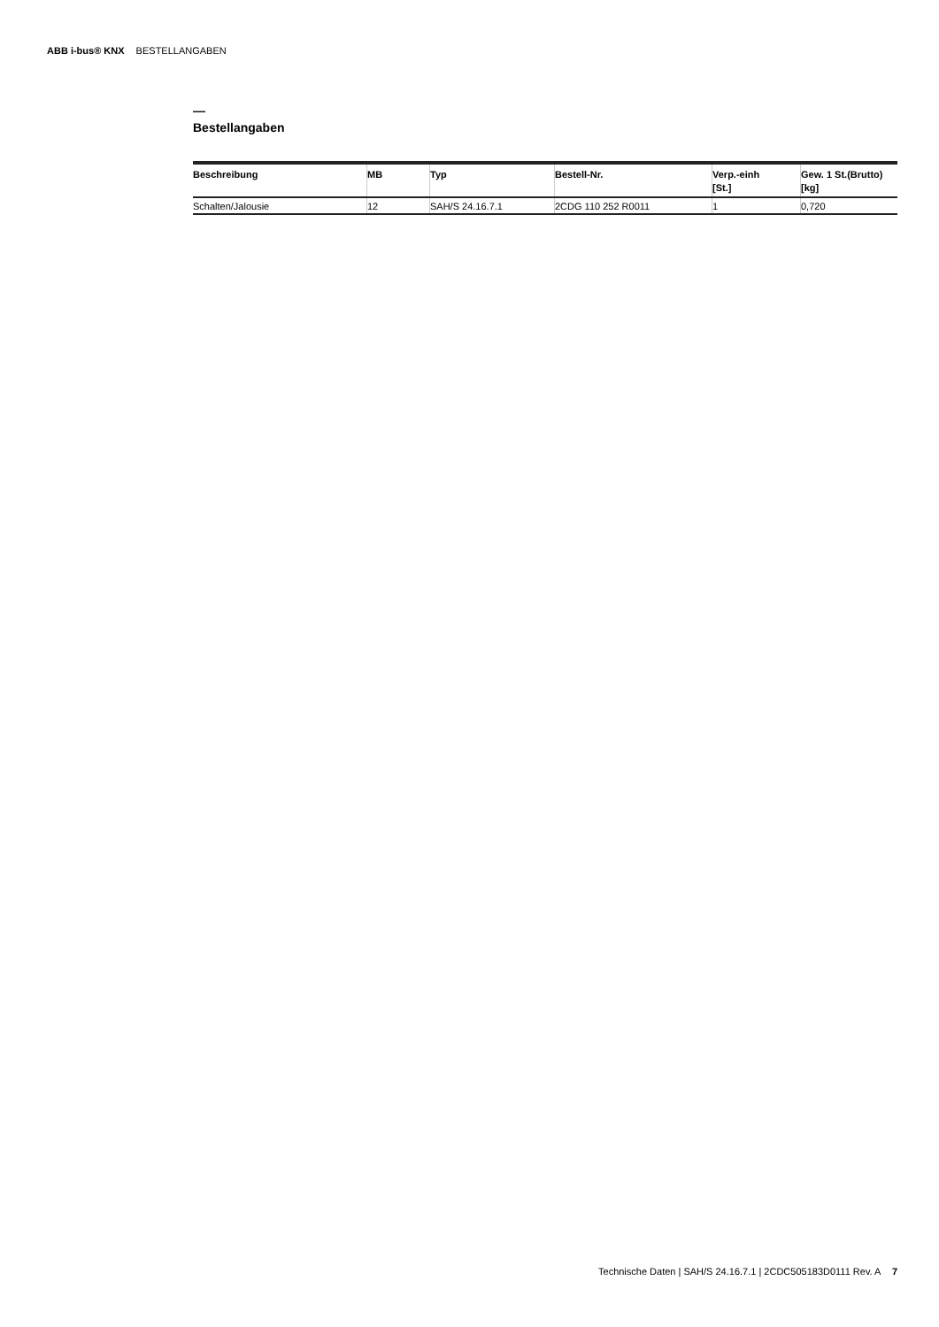ABB i-bus® KNX BESTELLANGABEN
—
Bestellangaben
| Beschreibung | MB | Typ | Bestell-Nr. | Verp.-einh [St.] | Gew. 1 St.(Brutto) [kg] |
| --- | --- | --- | --- | --- | --- |
| Schalten/Jalousie | 12 | SAH/S 24.16.7.1 | 2CDG 110 252 R0011 | 1 | 0,720 |
Technische Daten | SAH/S 24.16.7.1 | 2CDC505183D0111 Rev. A 7